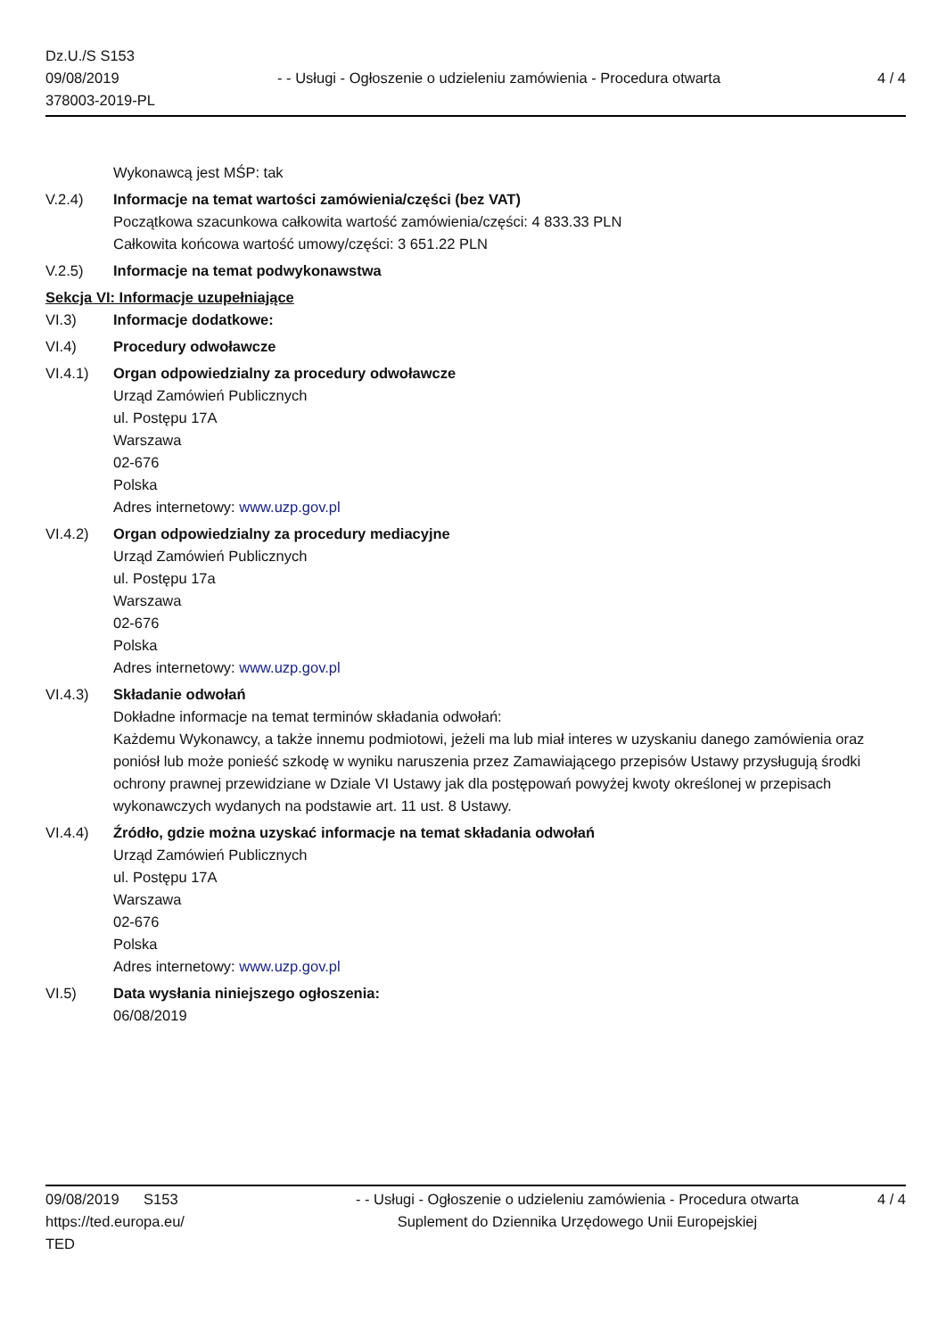Dz.U./S S153
09/08/2019
378003-2019-PL
- - Usługi - Ogłoszenie o udzieleniu zamówienia - Procedura otwarta
4 / 4
Wykonawcą jest MŚP: tak
V.2.4) Informacje na temat wartości zamówienia/części (bez VAT)
Początkowa szacunkowa całkowita wartość zamówienia/części: 4 833.33 PLN
Całkowita końcowa wartość umowy/części: 3 651.22 PLN
V.2.5) Informacje na temat podwykonawstwa
Sekcja VI: Informacje uzupełniające
VI.3) Informacje dodatkowe:
VI.4) Procedury odwoławcze
VI.4.1) Organ odpowiedzialny za procedury odwoławcze
Urząd Zamówień Publicznych
ul. Postępu 17A
Warszawa
02-676
Polska
Adres internetowy: www.uzp.gov.pl
VI.4.2) Organ odpowiedzialny za procedury mediacyjne
Urząd Zamówień Publicznych
ul. Postępu 17a
Warszawa
02-676
Polska
Adres internetowy: www.uzp.gov.pl
VI.4.3) Składanie odwołań
Dokładne informacje na temat terminów składania odwołań:
Każdemu Wykonawcy, a także innemu podmiotowi, jeżeli ma lub miał interes w uzyskaniu danego zamówienia oraz poniósł lub może ponieść szkodę w wyniku naruszenia przez Zamawiającego przepisów Ustawy przysługują środki ochrony prawnej przewidziane w Dziale VI Ustawy jak dla postępowań powyżej kwoty określonej w przepisach wykonawczych wydanych na podstawie art. 11 ust. 8 Ustawy.
VI.4.4) Źródło, gdzie można uzyskać informacje na temat składania odwołań
Urząd Zamówień Publicznych
ul. Postępu 17A
Warszawa
02-676
Polska
Adres internetowy: www.uzp.gov.pl
VI.5) Data wysłania niniejszego ogłoszenia:
06/08/2019
09/08/2019 S153
https://ted.europa.eu/
TED
- - Usługi - Ogłoszenie o udzieleniu zamówienia - Procedura otwarta
Suplement do Dziennika Urzędowego Unii Europejskiej
4 / 4